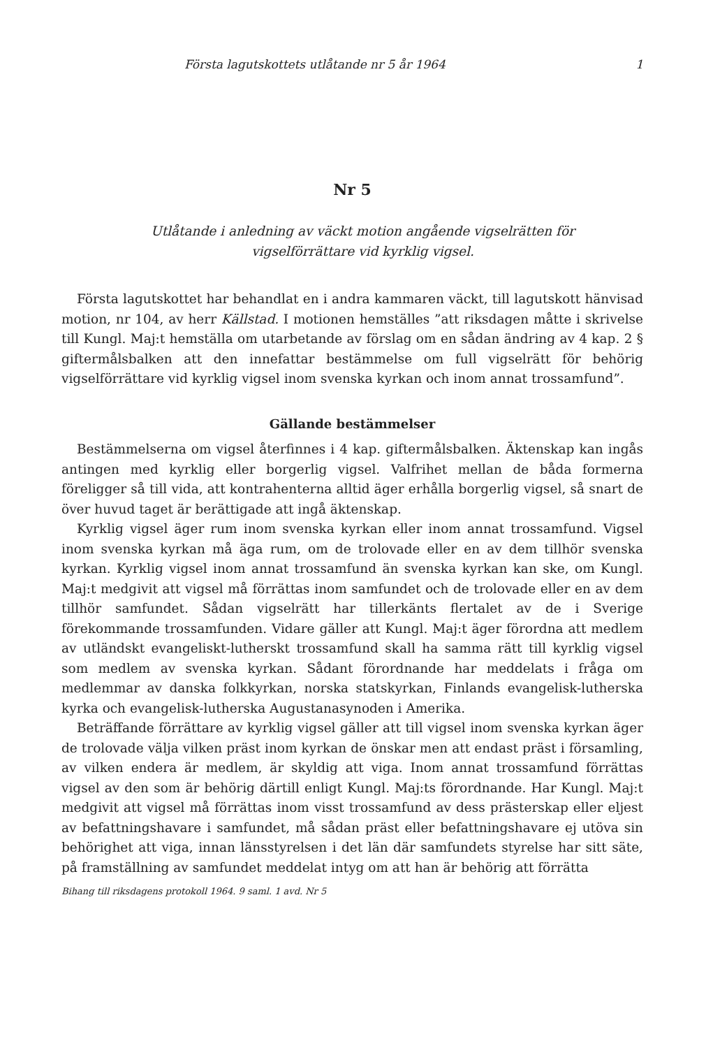Första lagutskottets utlåtande nr 5 år 1964 1
Nr 5
Utlåtande i anledning av väckt motion angående vigselrätten för
vigselförrättare vid kyrklig vigsel.
Första lagutskottet har behandlat en i andra kammaren väckt, till lagutskott hänvisad motion, nr 104, av herr Källstad. I motionen hemställes ”att riksdagen måtte i skrivelse till Kungl. Maj:t hemställa om utarbetande av förslag om en sådan ändring av 4 kap. 2 § giftermålsbalken att den innefattar bestämmelse om full vigselrätt för behörig vigselförrättare vid kyrklig vigsel inom svenska kyrkan och inom annat trossamfund”.
Gällande bestämmelser
Bestämmelserna om vigsel återfinnes i 4 kap. giftermålsbalken. Äktenskap kan ingås antingen med kyrklig eller borgerlig vigsel. Valfrihet mellan de båda formerna föreligger så till vida, att kontrahenterna alltid äger erhålla borgerlig vigsel, så snart de över huvud taget är berättigade att ingå äktenskap.
Kyrklig vigsel äger rum inom svenska kyrkan eller inom annat trossamfund. Vigsel inom svenska kyrkan må äga rum, om de trolovade eller en av dem tillhör svenska kyrkan. Kyrklig vigsel inom annat trossamfund än svenska kyrkan kan ske, om Kungl. Maj:t medgivit att vigsel må förrättas inom samfundet och de trolovade eller en av dem tillhör samfundet. Sådan vigselrätt har tillerkänts flertalet av de i Sverige förekommande trossamfunden. Vidare gäller att Kungl. Maj:t äger förordna att medlem av utländskt evangeliskt-lutherskt trossamfund skall ha samma rätt till kyrklig vigsel som medlem av svenska kyrkan. Sådant förordnande har meddelats i fråga om medlemmar av danska folkkyrkan, norska statskyrkan, Finlands evangelisk-lutherska kyrka och evangelisk-lutherska Augustanasynoden i Amerika.
Beträffande förrättare av kyrklig vigsel gäller att till vigsel inom svenska kyrkan äger de trolovade välja vilken präst inom kyrkan de önskar men att endast präst i församling, av vilken endera är medlem, är skyldig att viga. Inom annat trossamfund förrättas vigsel av den som är behörig därtill enligt Kungl. Maj:ts förordnande. Har Kungl. Maj:t medgivit att vigsel må förrättas inom visst trossamfund av dess prästerskap eller eljest av befattningshavare i samfundet, må sådan präst eller befattningshavare ej utöva sin behörighet att viga, innan länsstyrelsen i det län där samfundets styrelse har sitt säte, på framställning av samfundet meddelat intyg om att han är behörig att förrätta
Bihang till riksdagens protokoll 1964. 9 saml. 1 avd. Nr 5